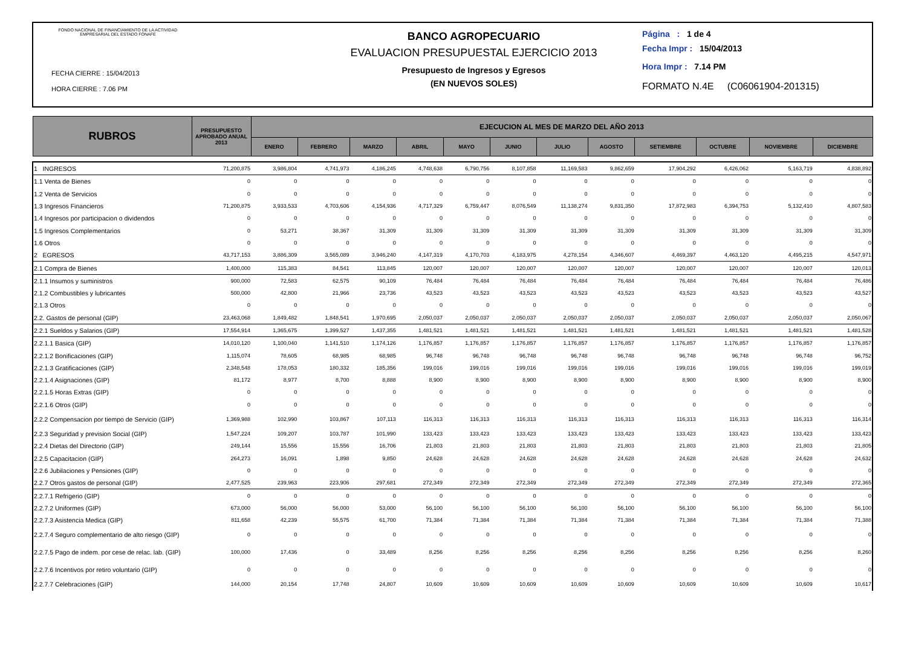FONDO NACIONAL DE FINANCIAMIENTO DE LA ACTIVIDAD EMPRESARIAL DEL ESTADO FONAFE
FECHA CIERRE : 15/04/2013
HORA CIERRE : 7.06 PM
BANCO AGROPECUARIO
EVALUACION PRESUPUESTAL EJERCICIO 2013
Presupuesto de Ingresos y Egresos
(EN NUEVOS SOLES)
Página : 1 de 4
Fecha Impr : 15/04/2013
Hora Impr : 7.14 PM
FORMATO N.4E (C06061904-201315)
| RUBROS | PRESUPUESTO APROBADO ANUAL 2013 | EJECUCION AL MES DE MARZO DEL AÑO 2013 | | | | | | | | | | | |
| --- | --- | --- | --- | --- | --- | --- | --- | --- | --- | --- | --- | --- | --- |
| | | ENERO | FEBRERO | MARZO | ABRIL | MAYO | JUNIO | JULIO | AGOSTO | SETIEMBRE | OCTUBRE | NOVIEMBRE | DICIEMBRE |
| 1 INGRESOS | 71,200,875 | 3,986,804 | 4,741,973 | 4,186,245 | 4,748,638 | 6,790,756 | 8,107,858 | 11,169,583 | 9,862,659 | 17,904,292 | 6,426,062 | 5,163,719 | 4,838,892 |
| 1.1 Venta de Bienes | 0 | 0 | 0 | 0 | 0 | 0 | 0 | 0 | 0 | 0 | 0 | 0 | 0 |
| 1.2 Venta de Servicios | 0 | 0 | 0 | 0 | 0 | 0 | 0 | 0 | 0 | 0 | 0 | 0 | 0 |
| 1.3 Ingresos Financieros | 71,200,875 | 3,933,533 | 4,703,606 | 4,154,936 | 4,717,329 | 6,759,447 | 8,076,549 | 11,138,274 | 9,831,350 | 17,872,983 | 6,394,753 | 5,132,410 | 4,807,583 |
| 1.4 Ingresos por participacion o dividendos | 0 | 0 | 0 | 0 | 0 | 0 | 0 | 0 | 0 | 0 | 0 | 0 | 0 |
| 1.5 Ingresos Complementarios | 0 | 53,271 | 38,367 | 31,309 | 31,309 | 31,309 | 31,309 | 31,309 | 31,309 | 31,309 | 31,309 | 31,309 | 31,309 |
| 1.6 Otros | 0 | 0 | 0 | 0 | 0 | 0 | 0 | 0 | 0 | 0 | 0 | 0 | 0 |
| 2 EGRESOS | 43,717,153 | 3,886,309 | 3,565,089 | 3,946,240 | 4,147,319 | 4,170,703 | 4,183,975 | 4,278,154 | 4,346,607 | 4,469,397 | 4,463,120 | 4,495,215 | 4,547,971 |
| 2.1 Compra de Bienes | 1,400,000 | 115,383 | 84,541 | 113,845 | 120,007 | 120,007 | 120,007 | 120,007 | 120,007 | 120,007 | 120,007 | 120,007 | 120,013 |
| 2.1.1 Insumos y suministros | 900,000 | 72,583 | 62,575 | 90,109 | 76,484 | 76,484 | 76,484 | 76,484 | 76,484 | 76,484 | 76,484 | 76,484 | 76,486 |
| 2.1.2 Combustibles y lubricantes | 500,000 | 42,800 | 21,966 | 23,736 | 43,523 | 43,523 | 43,523 | 43,523 | 43,523 | 43,523 | 43,523 | 43,523 | 43,527 |
| 2.1.3 Otros | 0 | 0 | 0 | 0 | 0 | 0 | 0 | 0 | 0 | 0 | 0 | 0 | 0 |
| 2.2. Gastos de personal (GIP) | 23,463,068 | 1,849,482 | 1,848,541 | 1,970,695 | 2,050,037 | 2,050,037 | 2,050,037 | 2,050,037 | 2,050,037 | 2,050,037 | 2,050,037 | 2,050,037 | 2,050,067 |
| 2.2.1 Sueldos y Salarios (GIP) | 17,554,914 | 1,365,675 | 1,399,527 | 1,437,355 | 1,481,521 | 1,481,521 | 1,481,521 | 1,481,521 | 1,481,521 | 1,481,521 | 1,481,521 | 1,481,521 | 1,481,528 |
| 2.2.1.1 Basica (GIP) | 14,010,120 | 1,100,040 | 1,141,510 | 1,174,126 | 1,176,857 | 1,176,857 | 1,176,857 | 1,176,857 | 1,176,857 | 1,176,857 | 1,176,857 | 1,176,857 | 1,176,857 |
| 2.2.1.2 Bonificaciones (GIP) | 1,115,074 | 78,605 | 68,985 | 68,985 | 96,748 | 96,748 | 96,748 | 96,748 | 96,748 | 96,748 | 96,748 | 96,748 | 96,752 |
| 2.2.1.3 Gratificaciones (GIP) | 2,348,548 | 178,053 | 180,332 | 185,356 | 199,016 | 199,016 | 199,016 | 199,016 | 199,016 | 199,016 | 199,016 | 199,016 | 199,019 |
| 2.2.1.4 Asignaciones (GIP) | 81,172 | 8,977 | 8,700 | 8,888 | 8,900 | 8,900 | 8,900 | 8,900 | 8,900 | 8,900 | 8,900 | 8,900 | 8,900 |
| 2.2.1.5 Horas Extras (GIP) | 0 | 0 | 0 | 0 | 0 | 0 | 0 | 0 | 0 | 0 | 0 | 0 | 0 |
| 2.2.1.6 Otros (GIP) | 0 | 0 | 0 | 0 | 0 | 0 | 0 | 0 | 0 | 0 | 0 | 0 | 0 |
| 2.2.2 Compensacion por tiempo de Servicio (GIP) | 1,369,988 | 102,990 | 103,867 | 107,113 | 116,313 | 116,313 | 116,313 | 116,313 | 116,313 | 116,313 | 116,313 | 116,313 | 116,314 |
| 2.2.3 Seguridad y prevision Social (GIP) | 1,547,224 | 109,207 | 103,787 | 101,990 | 133,423 | 133,423 | 133,423 | 133,423 | 133,423 | 133,423 | 133,423 | 133,423 | 133,423 |
| 2.2.4 Dietas del Directorio (GIP) | 249,144 | 15,556 | 15,556 | 16,706 | 21,803 | 21,803 | 21,803 | 21,803 | 21,803 | 21,803 | 21,803 | 21,803 | 21,805 |
| 2.2.5 Capacitacion (GIP) | 264,273 | 16,091 | 1,898 | 9,850 | 24,628 | 24,628 | 24,628 | 24,628 | 24,628 | 24,628 | 24,628 | 24,628 | 24,632 |
| 2.2.6 Jubilaciones y Pensiones (GIP) | 0 | 0 | 0 | 0 | 0 | 0 | 0 | 0 | 0 | 0 | 0 | 0 | 0 |
| 2.2.7 Otros gastos de personal (GIP) | 2,477,525 | 239,963 | 223,906 | 297,681 | 272,349 | 272,349 | 272,349 | 272,349 | 272,349 | 272,349 | 272,349 | 272,349 | 272,365 |
| 2.2.7.1 Refrigerio (GIP) | 0 | 0 | 0 | 0 | 0 | 0 | 0 | 0 | 0 | 0 | 0 | 0 | 0 |
| 2.2.7.2 Uniformes (GIP) | 673,000 | 56,000 | 56,000 | 53,000 | 56,100 | 56,100 | 56,100 | 56,100 | 56,100 | 56,100 | 56,100 | 56,100 | 56,100 |
| 2.2.7.3 Asistencia Medica (GIP) | 811,658 | 42,239 | 55,575 | 61,700 | 71,384 | 71,384 | 71,384 | 71,384 | 71,384 | 71,384 | 71,384 | 71,384 | 71,388 |
| 2.2.7.4 Seguro complementario de alto riesgo (GIP) | 0 | 0 | 0 | 0 | 0 | 0 | 0 | 0 | 0 | 0 | 0 | 0 | 0 |
| 2.2.7.5 Pago de indem. por cese de relac. lab. (GIP) | 100,000 | 17,436 | 0 | 33,489 | 8,256 | 8,256 | 8,256 | 8,256 | 8,256 | 8,256 | 8,256 | 8,256 | 8,260 |
| 2.2.7.6 Incentivos por retiro voluntario (GIP) | 0 | 0 | 0 | 0 | 0 | 0 | 0 | 0 | 0 | 0 | 0 | 0 | 0 |
| 2.2.7.7 Celebraciones (GIP) | 144,000 | 20,154 | 17,748 | 24,807 | 10,609 | 10,609 | 10,609 | 10,609 | 10,609 | 10,609 | 10,609 | 10,609 | 10,617 |